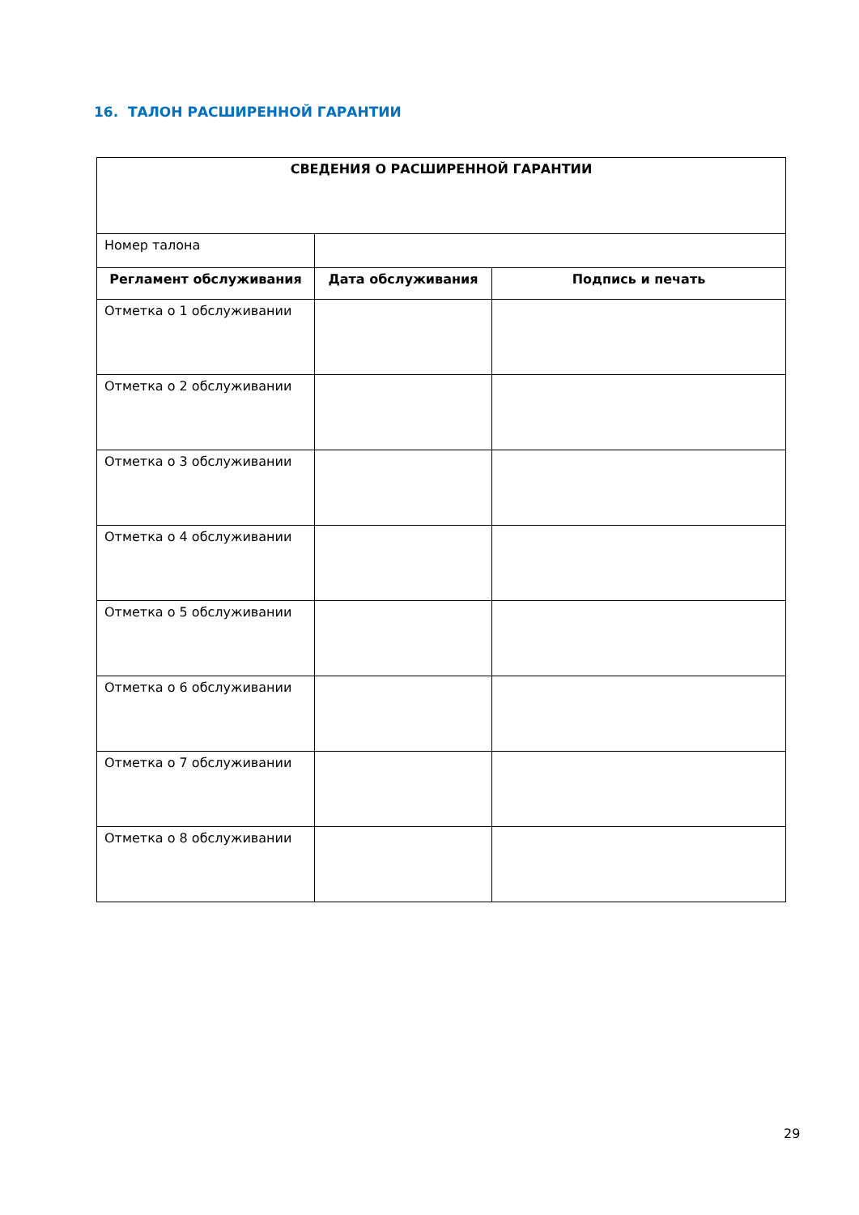16. ТАЛОН РАСШИРЕННОЙ ГАРАНТИИ
| СВЕДЕНИЯ О РАСШИРЕННОЙ ГАРАНТИИ | | |
| --- | --- | --- |
| Номер талона | | |
| Регламент обслуживания | Дата обслуживания | Подпись и печать |
| Отметка о 1 обслуживании | | |
| Отметка о 2 обслуживании | | |
| Отметка о 3 обслуживании | | |
| Отметка о 4 обслуживании | | |
| Отметка о 5 обслуживании | | |
| Отметка о 6 обслуживании | | |
| Отметка о 7 обслуживании | | |
| Отметка о 8 обслуживании | | |
29